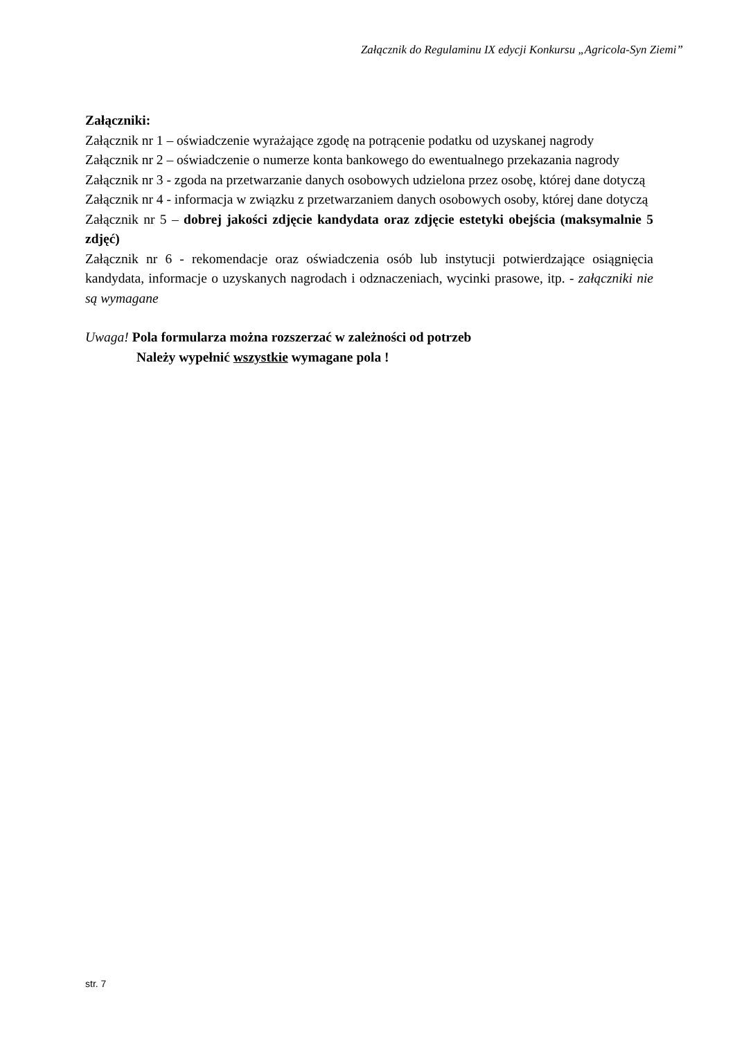Załącznik do Regulaminu IX edycji Konkursu „Agricola-Syn Ziemi”
Załączniki:
Załącznik nr 1 – oświadczenie wyrażające zgodę na potrącenie podatku od uzyskanej nagrody
Załącznik nr 2 – oświadczenie o numerze konta bankowego do ewentualnego przekazania nagrody
Załącznik nr 3 - zgoda na przetwarzanie danych osobowych udzielona przez osobę, której dane dotyczą
Załącznik nr 4 - informacja w związku z przetwarzaniem danych osobowych osoby, której dane dotyczą
Załącznik nr 5 – dobrej jakości zdjęcie kandydata oraz zdjęcie estetyki obejścia (maksymalnie 5 zdjęć)
Załącznik nr 6 - rekomendacje oraz oświadczenia osób lub instytucji potwierdzające osiągnięcia kandydata, informacje o uzyskanych nagrodach i odznaczeniach, wycinki prasowe, itp. - załączniki nie są wymagane
Uwaga! Pola formularza można rozszerzać w zależności od potrzeb
Należy wypełnić wszystkie wymagane pola !
str. 7